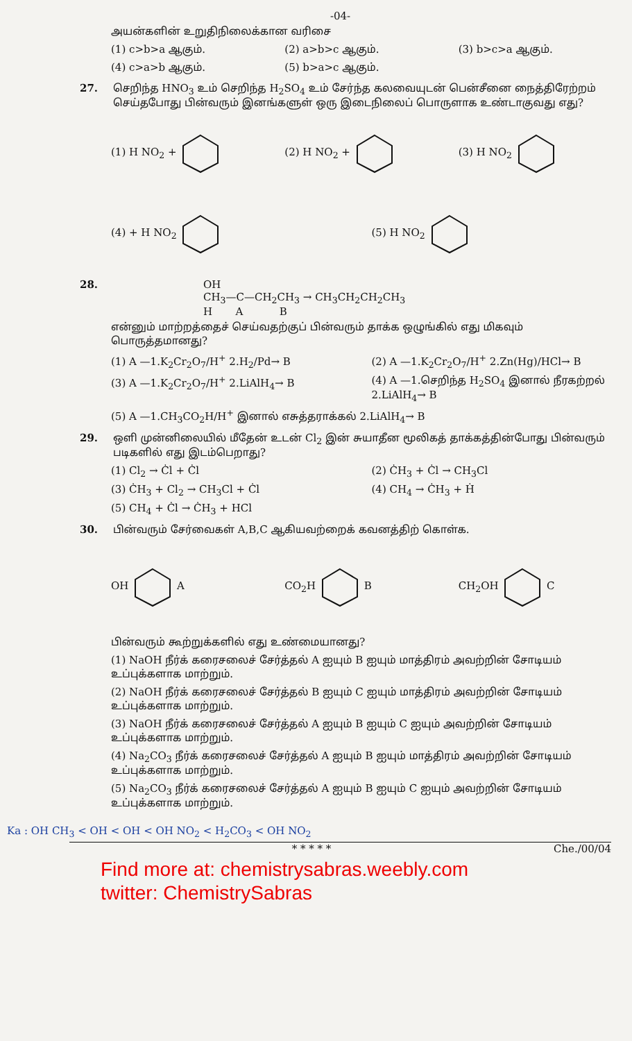-04-
அயன்களின் உறுதிநிலைக்கான வரிசை
(1) c>b>a ஆகும். (2) a>b>c ஆகும். (3) b>c>a ஆகும்.
(4) c>a>b ஆகும். (5) b>a>c ஆகும்.
27. செறிந்த HNO<sub>3</sub> உம் செறிந்த H<sub>2</sub>SO<sub>4</sub> உம் சேர்ந்த கலவையுடன் பென்சீனை நைத்திரேற்றம் செய்தபோது பின்வரும் இனங்களுள் ஒரு இடைநிலைப் பொருளாக உண்டாகுவது எது?
(1) H NO<sub>2</sub> + (2) H NO<sub>2</sub> + (3) H NO<sub>2</sub>
(4) + H NO<sub>2</sub> (5) H NO<sub>2</sub>
28. OH
CH<sub>3</sub>—C—CH<sub>2</sub>CH<sub>3</sub> → CH<sub>3</sub>CH<sub>2</sub>CH<sub>2</sub>CH<sub>3</sub>
H A B
என்னும் மாற்றத்தைச் செய்வதற்குப் பின்வரும் தாக்க ஒழுங்கில் எது மிகவும் பொருத்தமானது?
(1) A —1.K<sub>2</sub>Cr<sub>2</sub>O<sub>7</sub>/H<sup>+</sup> 2.H<sub>2</sub>/Pd→ B (2) A —1.K<sub>2</sub>Cr<sub>2</sub>O<sub>7</sub>/H<sup>+</sup> 2.Zn(Hg)/HCl→ B
(3) A —1.K<sub>2</sub>Cr<sub>2</sub>O<sub>7</sub>/H<sup>+</sup> 2.LiAlH<sub>4</sub>→ B
(4) A —1.செறிந்த H<sub>2</sub>SO<sub>4</sub> இனால் நீரகற்றல் 2.LiAlH<sub>4</sub>→ B
(5) A —1.CH<sub>3</sub>CO<sub>2</sub>H/H<sup>+</sup> இனால் எசுத்தராக்கல் 2.LiAlH<sub>4</sub>→ B
29. ஒளி முன்னிலையில் மீதேன் உடன் Cl<sub>2</sub> இன் சுயாதீன மூலிகத் தாக்கத்தின்போது பின்வரும் படிகளில் எது இடம்பெறாது?
(1) Cl<sub>2</sub> → Ċl + Ċl (2) ĊH<sub>3</sub> + Ċl → CH<sub>3</sub>Cl
(3) ĊH<sub>3</sub> + Cl<sub>2</sub> → CH<sub>3</sub>Cl + Ċl (4) CH<sub>4</sub> → ĊH<sub>3</sub> + Ḣ
(5) CH<sub>4</sub> + Ċl → ĊH<sub>3</sub> + HCl
30. பின்வரும் சேர்வைகள் A,B,C ஆகியவற்றைக் கவனத்திற் கொள்க.
OH A CO<sub>2</sub>H B CH<sub>2</sub>OH C
பின்வரும் கூற்றுக்களில் எது உண்மையானது?
(1) NaOH நீர்க் கரைசலைச் சேர்த்தல் A ஐயும் B ஐயும் மாத்திரம் அவற்றின் சோடியம் உப்புக்களாக மாற்றும்.
(2) NaOH நீர்க் கரைசலைச் சேர்த்தல் B ஐயும் C ஐயும் மாத்திரம் அவற்றின் சோடியம் உப்புக்களாக மாற்றும்.
(3) NaOH நீர்க் கரைசலைச் சேர்த்தல் A ஐயும் B ஐயும் C ஐயும் அவற்றின் சோடியம் உப்புக்களாக மாற்றும்.
(4) Na<sub>2</sub>CO<sub>3</sub> நீர்க் கரைசலைச் சேர்த்தல் A ஐயும் B ஐயும் மாத்திரம் அவற்றின் சோடியம் உப்புக்களாக மாற்றும்.
(5) Na<sub>2</sub>CO<sub>3</sub> நீர்க் கரைசலைச் சேர்த்தல் A ஐயும் B ஐயும் C ஐயும் அவற்றின் சோடியம் உப்புக்களாக மாற்றும்.
Ka : OH CH<sub>3</sub> < OH < OH < OH NO<sub>2</sub> < H<sub>2</sub>CO<sub>3</sub> < OH NO<sub>2</sub>
* * * * * Che./00/04
Find more at: chemistrysabras.weebly.com
twitter: ChemistrySabras